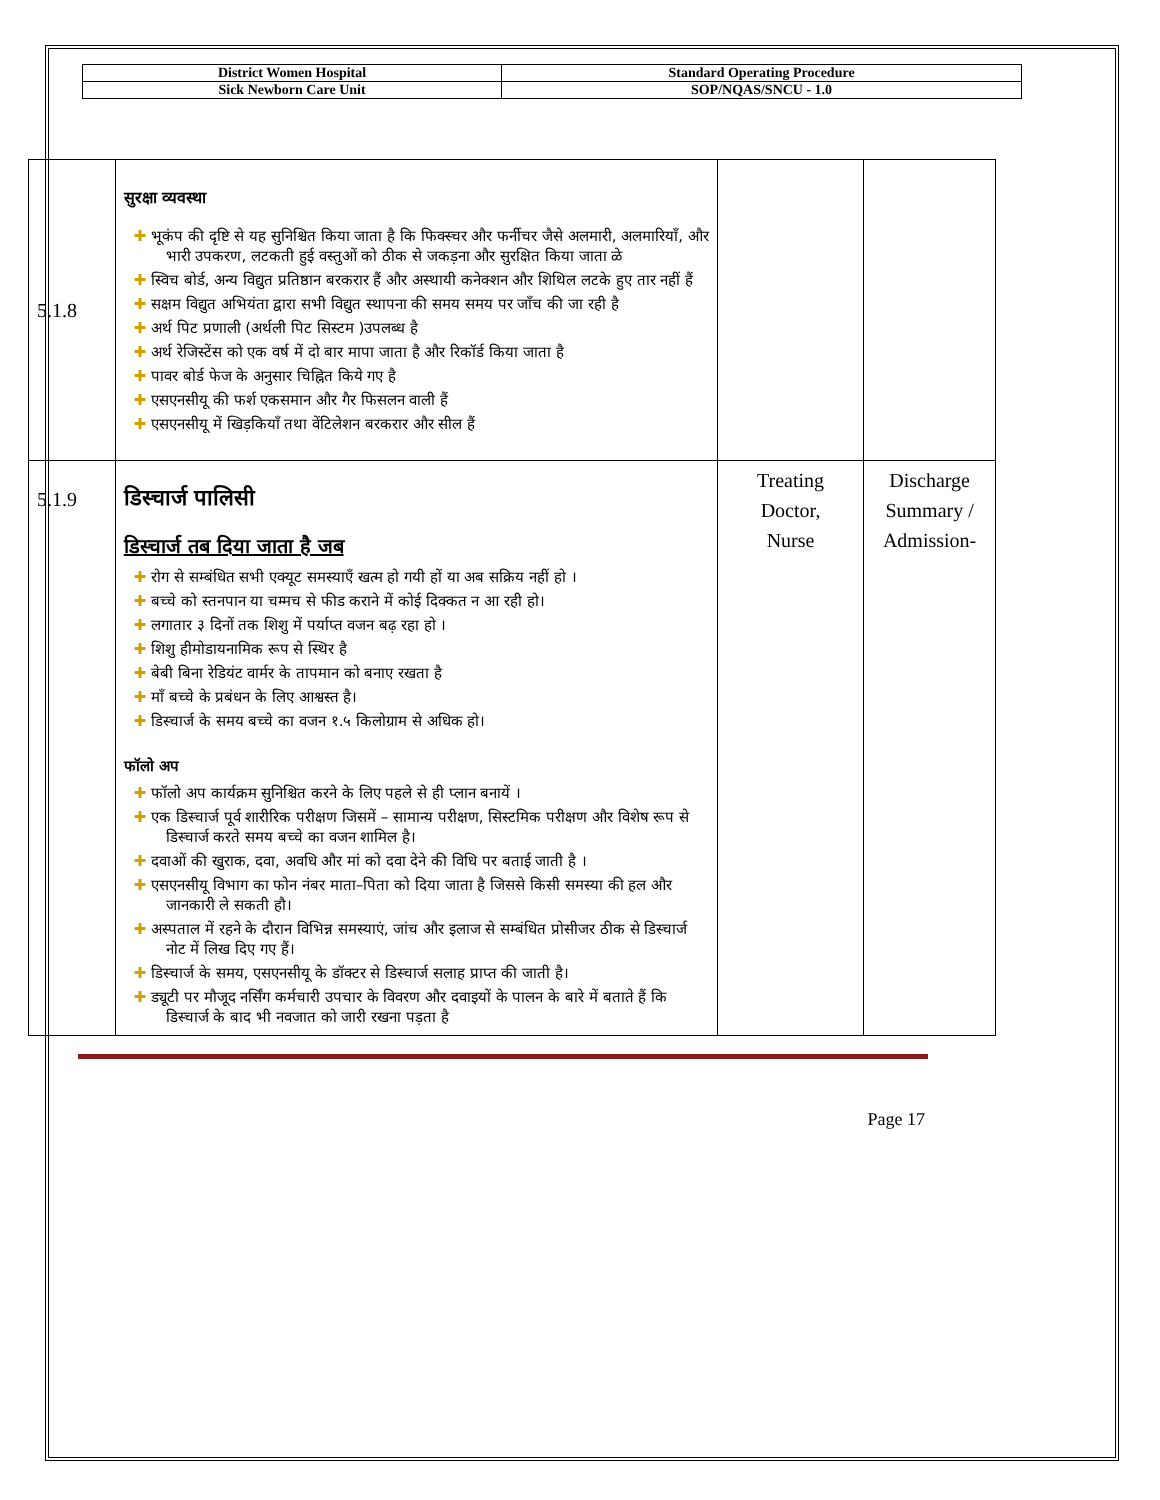| District Women Hospital | Standard Operating Procedure |
| Sick Newborn Care Unit | SOP/NQAS/SNCU - 1.0 |
| 5.1.8 | सुरक्षा व्यवस्था ✚ भूकंप की दृष्टि से यह सुनिश्चित किया जाता है कि फिक्स्चर और फर्नीचर जैसे अलमारी, अलमारियाँ, और भारी उपकरण, लटकती हुई वस्तुओं को ठीक से जकड़ना और सुरक्षित किया जाता ळे ✚ स्विच बोर्ड, अन्य विद्युत प्रतिष्ठान बरकरार हैं और अस्थायी कनेक्शन और शिथिल लटके हुए तार नहीं हैं ✚ सक्षम विद्युत अभियंता द्वारा सभी विद्युत स्थापना की समय समय पर जाँच की जा रही है ✚ अर्थ पिट प्रणाली (अर्थली पिट सिस्टम )उपलब्ध है ✚ अर्थ रेजिस्टेंस को एक वर्ष में दो बार मापा जाता है और रिकॉर्ड किया जाता है ✚ पावर बोर्ड फेज के अनुसार चिह्नित किये गए है ✚ एसएनसीयू की फर्श एकसमान और गैर फिसलन वाली हैं ✚ एसएनसीयू में खिड़कियाँ तथा वेंटिलेशन बरकरार और सील हैं | | |
| 5.1.9 | डिस्चार्ज पालिसी डिस्चार्ज तब दिया जाता है जब ✚ रोग से सम्बंधित सभी एक्यूट समस्याएँ खत्म हो गयी हों या अब सक्रिय नहीं हो । ✚ बच्चे को स्तनपान या चम्मच से फीड कराने में कोई दिक्कत न आ रही हो। ✚ लगातार ३ दिनों तक शिशु में पर्याप्त वजन बढ़ रहा हो । ✚ शिशु हीमोडायनामिक रूप से स्थिर है ✚ बेबी बिना रेडियंट वार्मर के तापमान को बनाए रखता है ✚ माँ बच्चे के प्रबंधन के लिए आश्वस्त है। ✚ डिस्चार्ज के समय बच्चे का वजन १.५ किलोग्राम से अधिक हो। फॉलो अप ✚ फॉलो अप कार्यक्रम सुनिश्चित करने के लिए पहले से ही प्लान बनायें । ✚ एक डिस्चार्ज पूर्व शारीरिक परीक्षण जिसमें – सामान्य परीक्षण, सिस्टमिक परीक्षण और विशेष रूप से डिस्चार्ज करते समय बच्चे का वजन शामिल है। ✚ दवाओं की खुराक, दवा, अवधि और मां को दवा देने की विधि पर बताई जाती है । ✚ एसएनसीयू विभाग का फोन नंबर माता–पिता को दिया जाता है जिससे किसी समस्या की हल और जानकारी ले सकती हौ। ✚ अस्पताल में रहने के दौरान विभिन्न समस्याएं, जांच और इलाज से सम्बंधित प्रोसीजर ठीक से डिस्चार्ज नोट में लिख दिए गए हैं। ✚ डिस्चार्ज के समय, एसएनसीयू के डॉक्टर से डिस्चार्ज सलाह प्राप्त की जाती है। ✚ ड्यूटी पर मौजूद नर्सिंग कर्मचारी उपचार के विवरण और दवाइयों के पालन के बारे में बताते हैं कि डिस्चार्ज के बाद भी नवजात को जारी रखना पड़ता है | Treating Doctor, Nurse | Discharge Summary / Admission- |
Page 17